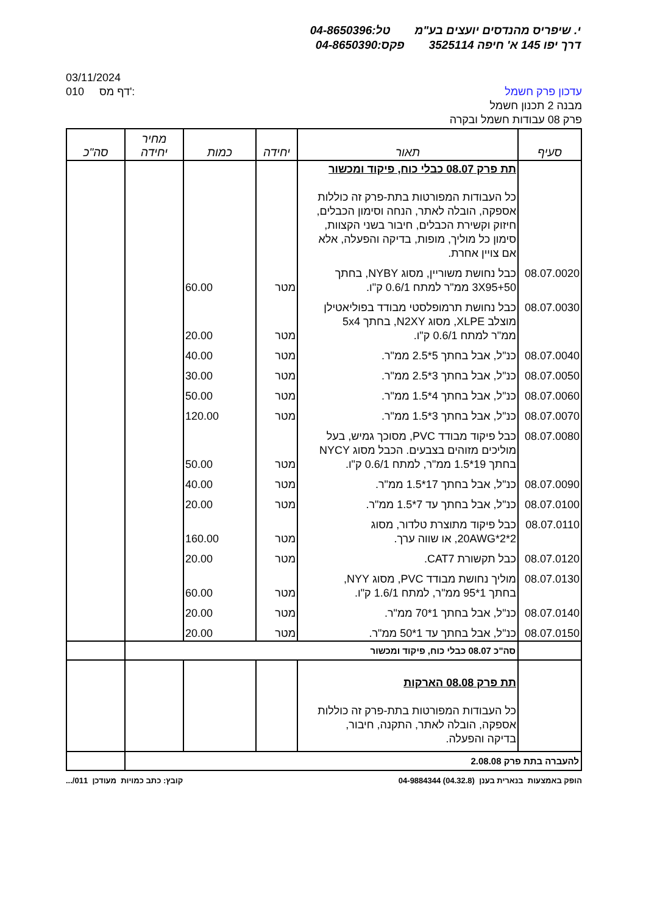י. שיפריס מהנדסים יועצים בע"מ טל:04-8650396
דרך יפו 145 א' חיפה 3525114 פקס:04-8650390
03/11/2024
010 דף מס':
עדכון פרק חשמל
מבנה 2 תכנון חשמל
פרק 08 עבודות חשמל ובקרה
| סעיף | תאור | יחידה | כמות | מחיר יחידה | סה"כ |
| --- | --- | --- | --- | --- | --- |
| | תת פרק 08.07 כבלי כוח, פיקוד ומכשור כל העבודות המפורטות בתת-פרק זה כוללות אספקה, הובלה לאתר, הנחה וסימון הכבלים, חיזוק וקשירת הכבלים, חיבור בשני הקצוות, סימון כל מוליך, מופות, בדיקה והפעלה, אלא אם צויין אחרת. | | | | |
| 08.07.0020 | כבל נחושת משוריין, מסוג NYBY, בחתך 3X95+50 ממ"ר למתח 0.6/1 ק"ו. | מטר | 60.00 | | |
| 08.07.0030 | כבל נחושת תרמופלסטי מבודד בפוליאטילן מוצלב XLPE, מסוג N2XY, בחתך 5x4 ממ"ר למתח 0.6/1 ק"ו. | מטר | 20.00 | | |
| 08.07.0040 | כנ"ל, אבל בחתך 5*2.5 ממ"ר. | מטר | 40.00 | | |
| 08.07.0050 | כנ"ל, אבל בחתך 3*2.5 ממ"ר. | מטר | 30.00 | | |
| 08.07.0060 | כנ"ל, אבל בחתך 4*1.5 ממ"ר. | מטר | 50.00 | | |
| 08.07.0070 | כנ"ל, אבל בחתך 3*1.5 ממ"ר. | מטר | 120.00 | | |
| 08.07.0080 | כבל פיקוד מבודד PVC, מסוכך גמיש, בעל מוליכים מזוהים בצבעים. הכבל מסוג NYCY בחתך 19*1.5 ממ"ר, למתח 0.6/1 ק"ו. | מטר | 50.00 | | |
| 08.07.0090 | כנ"ל, אבל בחתך 17*1.5 ממ"ר. | מטר | 40.00 | | |
| 08.07.0100 | כנ"ל, אבל בחתך עד 7*1.5 ממ"ר. | מטר | 20.00 | | |
| 08.07.0110 | כבל פיקוד מתוצרת טלדור, מסוג 2*2*20AWG, או שווה ערך. | מטר | 160.00 | | |
| 08.07.0120 | כבל תקשורת CAT7. | מטר | 20.00 | | |
| 08.07.0130 | מוליך נחושת מבודד PVC, מסוג NYY, בחתך 1*95 ממ"ר, למתח 1.6/1 ק"ו. | מטר | 60.00 | | |
| 08.07.0140 | כנ"ל, אבל בחתך 1*70 ממ"ר. | מטר | 20.00 | | |
| 08.07.0150 | כנ"ל, אבל בחתך עד 1*50 ממ"ר. | מטר | 20.00 | | |
| | סה"כ 08.07 כבלי כוח, פיקוד ומכשור | | | | |
| | תת פרק 08.08 הארקות כל העבודות המפורטות בתת-פרק זה כוללות אספקה, הובלה לאתר, התקנה, חיבור, בדיקה והפעלה. | | | | |
| להעברה בתת פרק 2.08.08 | | | | | |
הופק באמצעות בנארית בענן (04.32.8) 04-9884344 קובץ: כתב כמויות מעודכן 011/...